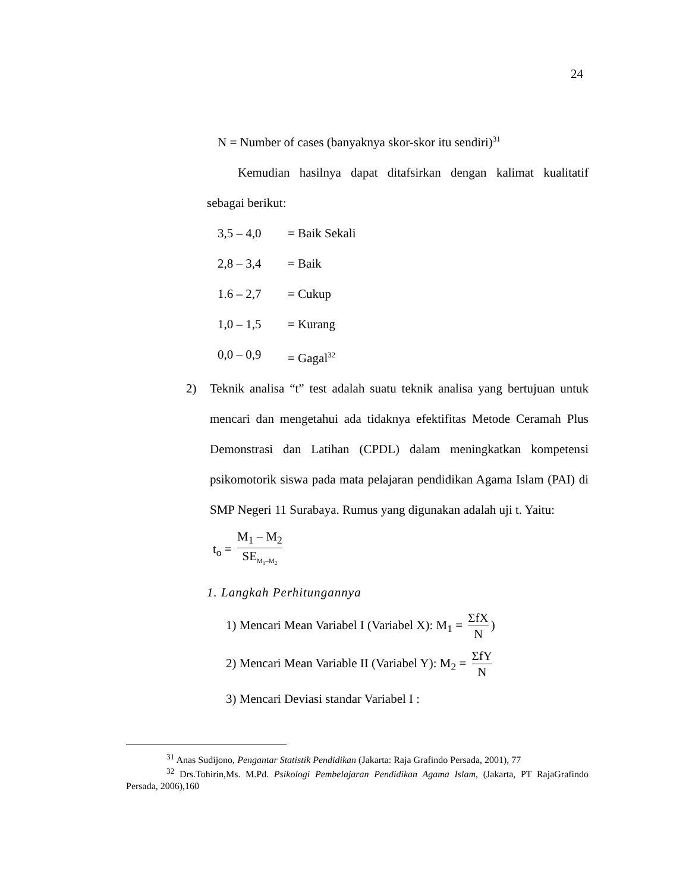24
N = Number of cases (banyaknya skor-skor itu sendiri)<sup>31</sup>
Kemudian hasilnya dapat ditafsirkan dengan kalimat kualitatif sebagai berikut:
3,5 – 4,0 = Baik Sekali
2,8 – 3,4 = Baik
1.6 – 2,7 = Cukup
1,0 – 1,5 = Kurang
0,0 – 0,9 = Gagal<sup>32</sup>
2) Teknik analisa “t” test adalah suatu teknik analisa yang bertujuan untuk mencari dan mengetahui ada tidaknya efektifitas Metode Ceramah Plus Demonstrasi dan Latihan (CPDL) dalam meningkatkan kompetensi psikomotorik siswa pada mata pelajaran pendidikan Agama Islam (PAI) di SMP Negeri 11 Surabaya. Rumus yang digunakan adalah uji t. Yaitu:
t<sub>o</sub> = M<sub>1</sub> – M<sub>2</sub> SE<sub>M<sub>1</sub>–M<sub>2</sub></sub>
1. Langkah Perhitungannya
1) Mencari Mean Variabel I (Variabel X): M<sub>1</sub> = ΣfX N)
2) Mencari Mean Variable II (Variabel Y): M<sub>2</sub> = ΣfY N
3) Mencari Deviasi standar Variabel I :
<sup>31</sup> Anas Sudijono, Pengantar Statistik Pendidikan (Jakarta: Raja Grafindo Persada, 2001), 77
<sup>32</sup> Drs.Tohirin,Ms. M.Pd. Psikologi Pembelajaran Pendidikan Agama Islam, (Jakarta, PT RajaGrafindo Persada, 2006),160